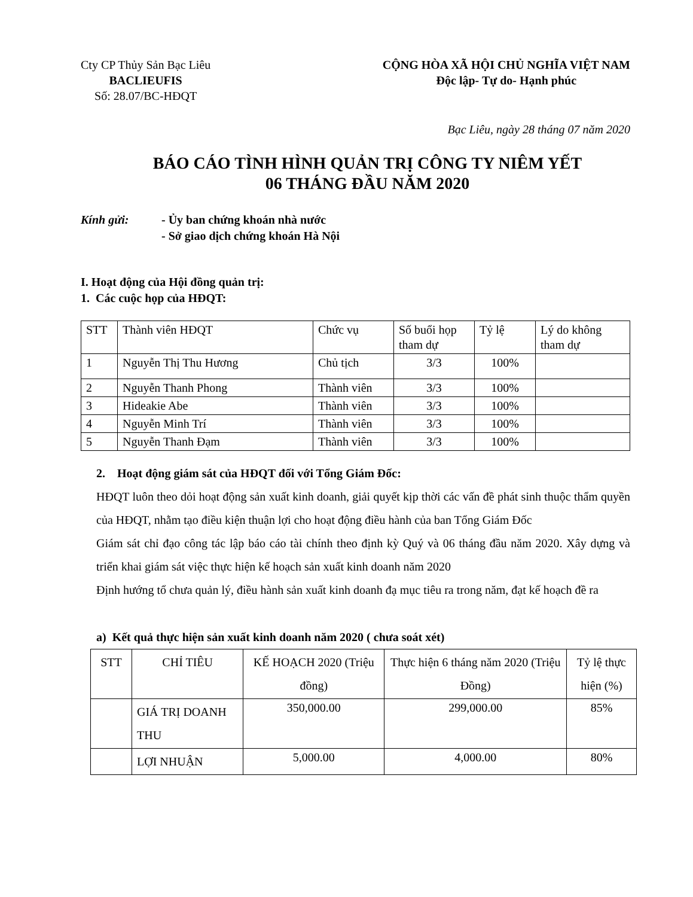Cty CP Thủy Sản Bạc Liêu
BACLIEUFIS
Số: 28.07/BC-HĐQT
CỘNG HÒA XÃ HỘI CHỦ NGHĨA VIỆT NAM
Độc lập- Tự do- Hạnh phúc
Bạc Liêu, ngày 28 tháng 07 năm 2020
BÁO CÁO TÌNH HÌNH QUẢN TRỊ CÔNG TY NIÊM YẾT
06 THÁNG ĐẦU NĂM 2020
Kính gửi: - Ủy ban chứng khoán nhà nước
- Sở giao dịch chứng khoán Hà Nội
I. Hoạt động của Hội đồng quản trị:
1. Các cuộc họp của HĐQT:
| STT | Thành viên HĐQT | Chức vụ | Số buổi họp tham dự | Tỷ lệ | Lý do không tham dự |
| --- | --- | --- | --- | --- | --- |
| 1 | Nguyễn Thị Thu Hương | Chủ tịch | 3/3 | 100% | |
| 2 | Nguyễn Thanh Phong | Thành viên | 3/3 | 100% | |
| 3 | Hideakie Abe | Thành viên | 3/3 | 100% | |
| 4 | Nguyễn Minh Trí | Thành viên | 3/3 | 100% | |
| 5 | Nguyễn Thanh Đạm | Thành viên | 3/3 | 100% | |
2. Hoạt động giám sát của HĐQT đối với Tổng Giám Đốc:
HĐQT luôn theo dỏi hoạt động sản xuất kinh doanh, giải quyết kịp thời các vấn đề phát sinh thuộc thẩm quyền của HĐQT, nhằm tạo điều kiện thuận lợi cho hoạt động điều hành của ban Tổng Giám Đốc
Giám sát chỉ đạo công tác lập báo cáo tài chính theo định kỳ Quý và 06 tháng đầu năm 2020. Xây dựng và triển khai giám sát việc thực hiện kế hoạch sản xuất kinh doanh năm 2020
Định hướng tổ chưa quản lý, điều hành sản xuất kinh doanh đạ mục tiêu ra trong năm, đạt kế hoạch đề ra
a) Kết quả thực hiện sản xuất kinh doanh năm 2020 ( chưa soát xét)
| STT | CHỈ TIÊU | KẾ HOẠCH 2020 (Triệu đồng) | Thực hiện 6 tháng năm 2020 (Triệu Đồng) | Tỷ lệ thực hiện (%) |
| --- | --- | --- | --- | --- |
| | GIÁ TRỊ DOANH THU | 350,000.00 | 299,000.00 | 85% |
| | LỢI NHUẬN | 5,000.00 | 4,000.00 | 80% |